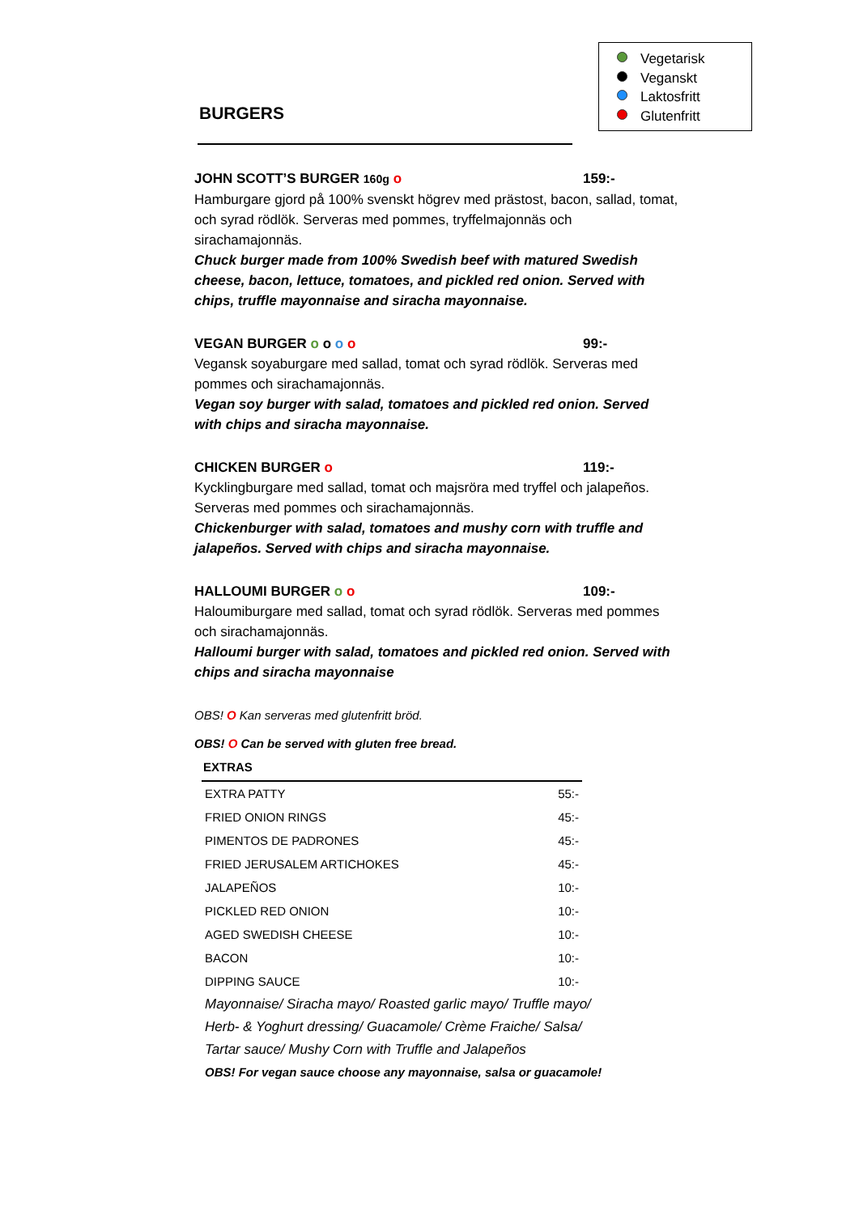Vegetarisk
Veganskt
Laktosfritt
Glutenfritt
BURGERS
JOHN SCOTT’S BURGER 160g o 159:-
Hamburgare gjord på 100% svenskt högrev med prästost, bacon, sallad, tomat, och syrad rödlök. Serveras med pommes, tryffelmajonnäs och sirachamajonnäs.
Chuck burger made from 100% Swedish beef with matured Swedish cheese, bacon, lettuce, tomatoes, and pickled red onion. Served with chips, truffle mayonnaise and siracha mayonnaise.
VEGAN BURGER o o o o 99:-
Vegansk soyaburgare med sallad, tomat och syrad rödlök. Serveras med pommes och sirachamajonnäs.
Vegan soy burger with salad, tomatoes and pickled red onion. Served with chips and siracha mayonnaise.
CHICKEN BURGER o 119:-
Kycklingburgare med sallad, tomat och majsröra med tryffel och jalapeños. Serveras med pommes och sirachamajonnäs.
Chickenburger with salad, tomatoes and mushy corn with truffle and jalapeños. Served with chips and siracha mayonnaise.
HALLOUMI BURGER o o 109:-
Haloumiburgare med sallad, tomat och syrad rödlök. Serveras med pommes och sirachamajonnäs.
Halloumi burger with salad, tomatoes and pickled red onion. Served with chips and siracha mayonnaise
OBS! O Kan serveras med glutenfritt bröd.
OBS! O Can be served with gluten free bread.
| EXTRAS | |
| --- | --- |
| EXTRA PATTY | 55:- |
| FRIED ONION RINGS | 45:- |
| PIMENTOS DE PADRONES | 45:- |
| FRIED JERUSALEM ARTICHOKES | 45:- |
| JALAPEÑOS | 10:- |
| PICKLED RED ONION | 10:- |
| AGED SWEDISH CHEESE | 10:- |
| BACON | 10:- |
| DIPPING SAUCE | 10:- |
Mayonnaise/ Siracha mayo/ Roasted garlic mayo/ Truffle mayo/
Herb- & Yoghurt dressing/ Guacamole/ Crème Fraiche/ Salsa/
Tartar sauce/ Mushy Corn with Truffle and Jalapeños
OBS! For vegan sauce choose any mayonnaise, salsa or guacamole!